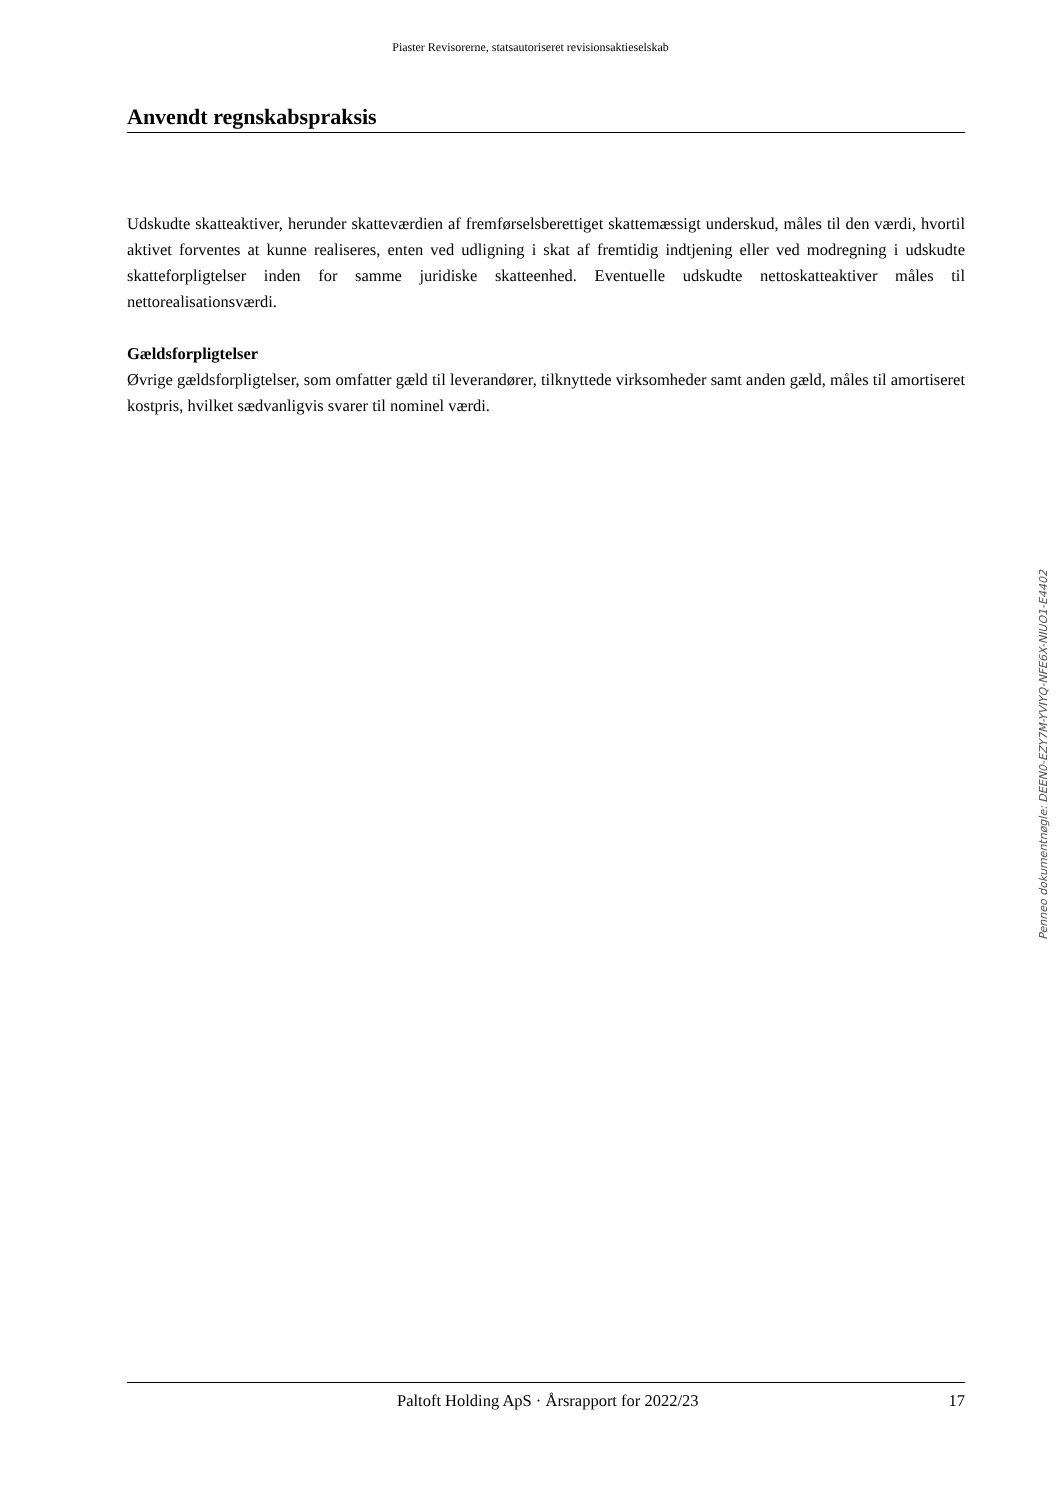Piaster Revisorerne, statsautoriseret revisionsaktieselskab
Anvendt regnskabspraksis
Udskudte skatteaktiver, herunder skatteværdien af fremførselsberettiget skattemæssigt underskud, måles til den værdi, hvortil aktivet forventes at kunne realiseres, enten ved udligning i skat af fremtidig indtjening eller ved modregning i udskudte skatteforpligtelser inden for samme juridiske skatteenhed. Eventuelle udskudte nettoskatteaktiver måles til nettorealisationsværdi.
Gældsforpligtelser
Øvrige gældsforpligtelser, som omfatter gæld til leverandører, tilknyttede virksomheder samt anden gæld, måles til amortiseret kostpris, hvilket sædvanligvis svarer til nominel værdi.
Penneo dokumentnøgle: DEEN0-EZY7M-YVIYQ-NFE6X-NIUO1-E4402
Paltoft Holding ApS · Årsrapport for 2022/23 17